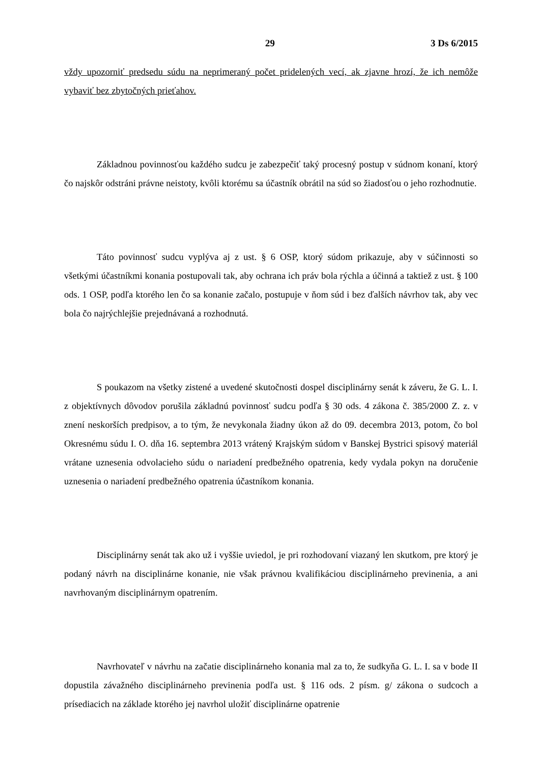29 3 Ds 6/2015
vždy upozorniť predsedu súdu na neprimeraný počet pridelených vecí, ak zjavne hrozí, že ich nemôže vybaviť bez zbytočných prieťahov.
Základnou povinnosťou každého sudcu je zabezpečiť taký procesný postup v súdnom konaní, ktorý čo najskôr odstráni právne neistoty, kvôli ktorému sa účastník obrátil na súd so žiadosťou o jeho rozhodnutie.
Táto povinnosť sudcu vyplýva aj z ust. § 6 OSP, ktorý súdom prikazuje, aby v súčinnosti so všetkými účastníkmi konania postupovali tak, aby ochrana ich práv bola rýchla a účinná a taktiež z ust. § 100 ods. 1 OSP, podľa ktorého len čo sa konanie začalo, postupuje v ňom súd i bez ďalších návrhov tak, aby vec bola čo najrýchlejšie prejednávaná a rozhodnutá.
S poukazom na všetky zistené a uvedené skutočnosti dospel disciplinárny senát k záveru, že G. L. I. z objektívnych dôvodov porušila základnú povinnosť sudcu podľa § 30 ods. 4 zákona č. 385/2000 Z. z. v znení neskorších predpisov, a to tým, že nevykonala žiadny úkon až do 09. decembra 2013, potom, čo bol Okresnému súdu I. O. dňa 16. septembra 2013 vrátený Krajským súdom v Banskej Bystrici spisový materiál vrátane uznesenia odvolacieho súdu o nariadení predbežného opatrenia, kedy vydala pokyn na doručenie uznesenia o nariadení predbežného opatrenia účastníkom konania.
Disciplinárny senát tak ako už i vyššie uviedol, je pri rozhodovaní viazaný len skutkom, pre ktorý je podaný návrh na disciplinárne konanie, nie však právnou kvalifikáciou disciplinárneho previnenia, a ani navrhovaným disciplinárnym opatrením.
Navrhovateľ v návrhu na začatie disciplinárneho konania mal za to, že sudkyňa G. L. I. sa v bode II dopustila závažného disciplinárneho previnenia podľa ust. § 116 ods. 2 písm. g/ zákona o sudcoch a prísediacich na základe ktorého jej navrhol uložiť disciplinárne opatrenie